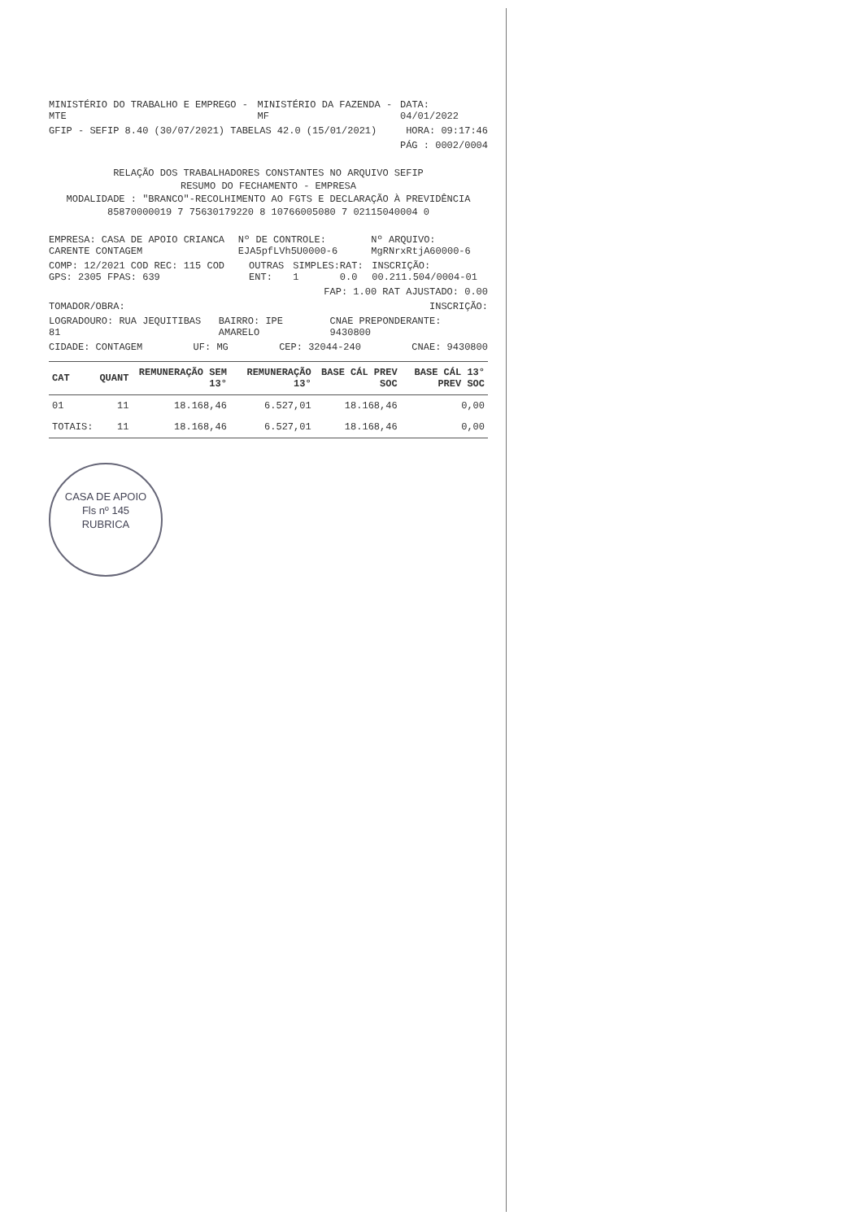MINISTÉRIO DO TRABALHO E EMPREGO - MTE
MINISTÉRIO DA FAZENDA - MF DATA: 04/01/2022
GFIP - SEFIP 8.40 (30/07/2021) TABELAS 42.0 (15/01/2021)
HORA: 09:17:46
PÁG : 0002/0004
RELAÇÃO DOS TRABALHADORES CONSTANTES NO ARQUIVO SEFIP
RESUMO DO FECHAMENTO - EMPRESA
MODALIDADE : "BRANCO"-RECOLHIMENTO AO FGTS E DECLARAÇÃO À PREVIDÊNCIA
85870000019 7 75630179220 8 10766005080 7 02115040004 0
EMPRESA: CASA DE APOIO CRIANCA CARENTE CONTAGEM
Nº DE CONTROLE: EJA5pfLVh5U0000-6
Nº ARQUIVO: MgRNrxRtjA60000-6
COMP: 12/2021 COD REC: 115 COD GPS: 2305 FPAS: 639
OUTRAS ENT: SIMPLES: 1 RAT: 0.0 INSCRIÇÃO: 00.211.504/0004-01
FAP: 1.00 RAT AJUSTADO: 0.00
TOMADOR/OBRA: INSCRIÇÃO:
LOGRADOURO: RUA JEQUITIBAS 81 BAIRRO: IPE AMARELO CNAE PREPONDERANTE: 9430800
CIDADE: CONTAGEM UF: MG CEP: 32044-240 CNAE: 9430800
| CAT | QUANT | REMUNERAÇÃO SEM 13° | REMUNERAÇÃO 13° | BASE CÁL PREV SOC | BASE CÁL 13° PREV SOC |
| --- | --- | --- | --- | --- | --- |
| 01 | 11 | 18.168,46 | 6.527,01 | 18.168,46 | 0,00 |
| TOTAIS: | 11 | 18.168,46 | 6.527,01 | 18.168,46 | 0,00 |
CASA DE APOIO
Fls nº 145
RUBRICA